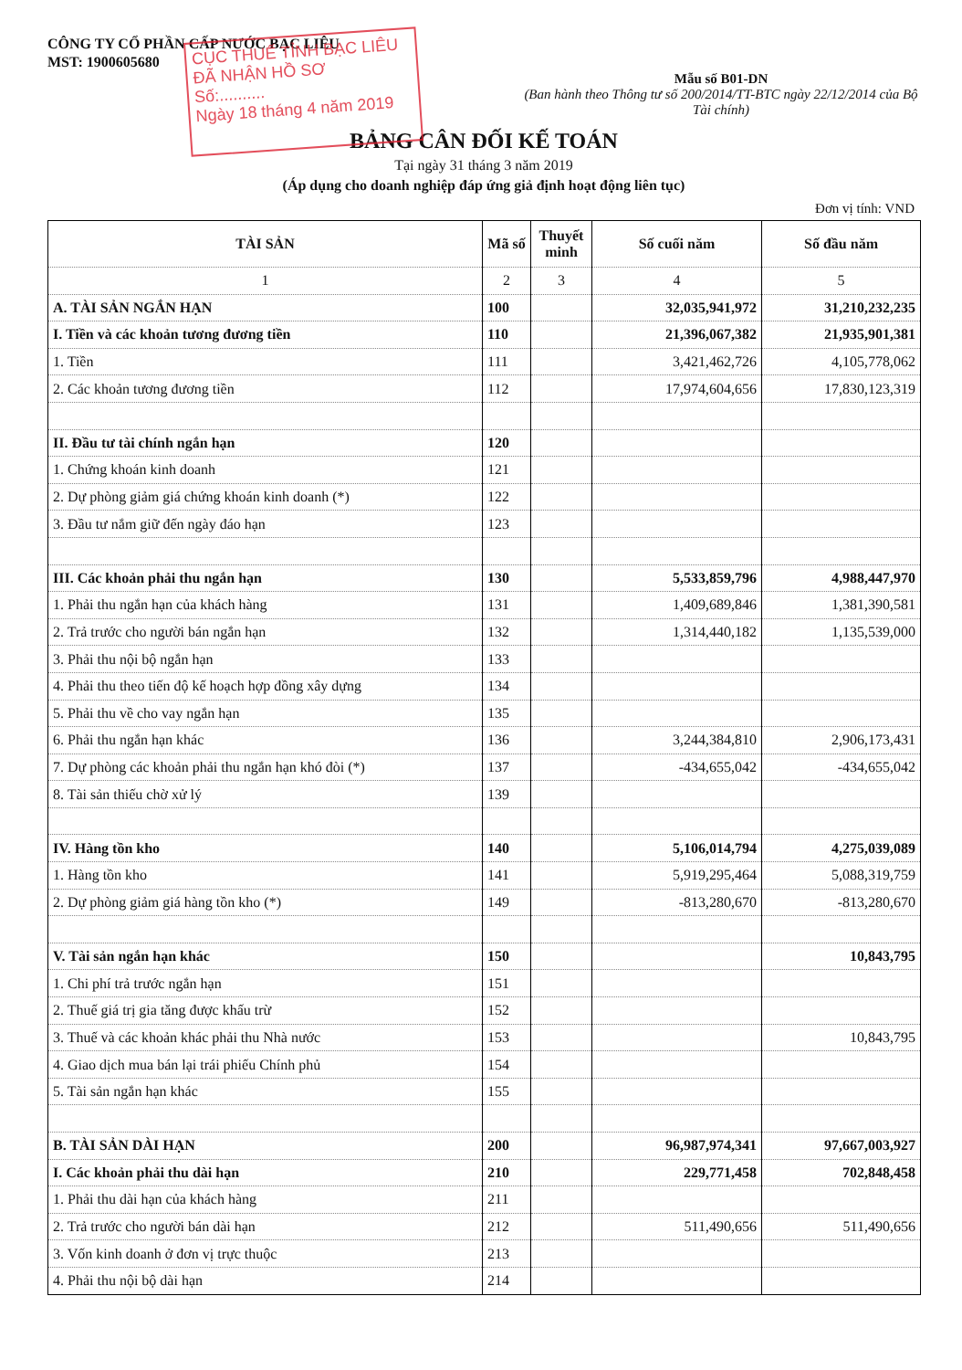CÔNG TY CỔ PHẦN CẤP NƯỚC BẠC LIÊU
MST: 1900605680
CỤC THUẾ TỈNH BẠC LIÊU
ĐÃ NHẬN HỒ SƠ
Số:..........
Ngày 18 tháng 4 năm 2019
Mẫu số B01-DN
(Ban hành theo Thông tư số 200/2014/TT-BTC ngày 22/12/2014 của Bộ Tài chính)
BẢNG CÂN ĐỐI KẾ TOÁN
Tại ngày 31 tháng 3 năm 2019
(Áp dụng cho doanh nghiệp đáp ứng giả định hoạt động liên tục)
Đơn vị tính: VND
| TÀI SẢN | Mã số | Thuyết minh | Số cuối năm | Số đầu năm |
| --- | --- | --- | --- | --- |
| 1 | 2 | 3 | 4 | 5 |
| A. TÀI SẢN NGẮN HẠN | 100 | | 32,035,941,972 | 31,210,232,235 |
| I. Tiền và các khoản tương đương tiền | 110 | | 21,396,067,382 | 21,935,901,381 |
| 1. Tiền | 111 | | 3,421,462,726 | 4,105,778,062 |
| 2. Các khoản tương đương tiền | 112 | | 17,974,604,656 | 17,830,123,319 |
| II. Đầu tư tài chính ngắn hạn | 120 | | | |
| 1. Chứng khoán kinh doanh | 121 | | | |
| 2. Dự phòng giảm giá chứng khoán kinh doanh (*) | 122 | | | |
| 3. Đầu tư nắm giữ đến ngày đáo hạn | 123 | | | |
| III. Các khoản phải thu ngắn hạn | 130 | | 5,533,859,796 | 4,988,447,970 |
| 1. Phải thu ngắn hạn của khách hàng | 131 | | 1,409,689,846 | 1,381,390,581 |
| 2. Trả trước cho người bán ngắn hạn | 132 | | 1,314,440,182 | 1,135,539,000 |
| 3. Phải thu nội bộ ngắn hạn | 133 | | | |
| 4. Phải thu theo tiến độ kế hoạch hợp đồng xây dựng | 134 | | | |
| 5. Phải thu về cho vay ngắn hạn | 135 | | | |
| 6. Phải thu ngắn hạn khác | 136 | | 3,244,384,810 | 2,906,173,431 |
| 7. Dự phòng các khoản phải thu ngắn hạn khó đòi (*) | 137 | | -434,655,042 | -434,655,042 |
| 8. Tài sản thiếu chờ xử lý | 139 | | | |
| IV. Hàng tồn kho | 140 | | 5,106,014,794 | 4,275,039,089 |
| 1. Hàng tồn kho | 141 | | 5,919,295,464 | 5,088,319,759 |
| 2. Dự phòng giảm giá hàng tồn kho (*) | 149 | | -813,280,670 | -813,280,670 |
| V. Tài sản ngắn hạn khác | 150 | | | 10,843,795 |
| 1. Chi phí trả trước ngắn hạn | 151 | | | |
| 2. Thuế giá trị gia tăng được khấu trừ | 152 | | | |
| 3. Thuế và các khoản khác phải thu Nhà nước | 153 | | | 10,843,795 |
| 4. Giao dịch mua bán lại trái phiếu Chính phủ | 154 | | | |
| 5. Tài sản ngắn hạn khác | 155 | | | |
| B. TÀI SẢN DÀI HẠN | 200 | | 96,987,974,341 | 97,667,003,927 |
| I. Các khoản phải thu dài hạn | 210 | | 229,771,458 | 702,848,458 |
| 1. Phải thu dài hạn của khách hàng | 211 | | | |
| 2. Trả trước cho người bán dài hạn | 212 | | 511,490,656 | 511,490,656 |
| 3. Vốn kinh doanh ở đơn vị trực thuộc | 213 | | | |
| 4. Phải thu nội bộ dài hạn | 214 | | | |